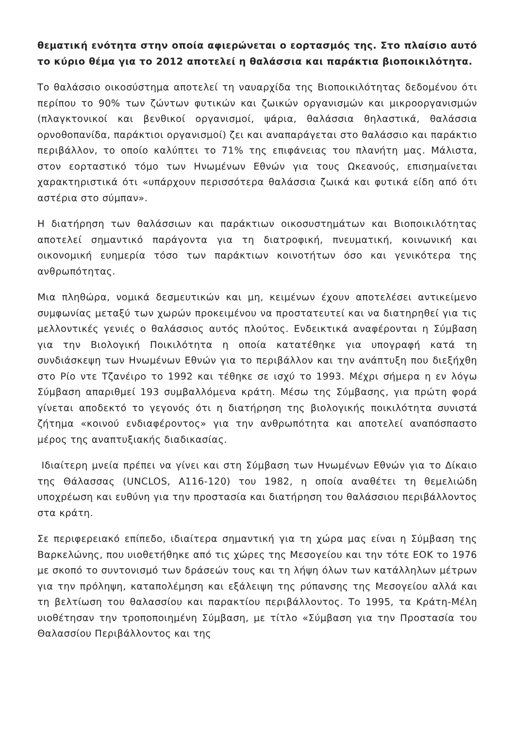θεματική ενότητα στην οποία αφιερώνεται ο εορτασμός της. Στο πλαίσιο αυτό το κύριο θέμα για το 2012 αποτελεί η θαλάσσια και παράκτια βιοποικιλότητα.
Το θαλάσσιο οικοσύστημα αποτελεί τη ναυαρχίδα της Βιοποικιλότητας δεδομένου ότι περίπου το 90% των ζώντων φυτικών και ζωικών οργανισμών και μικροοργανισμών (πλαγκτονικοί και βενθικοί οργανισμοί, ψάρια, θαλάσσια θηλαστικά, θαλάσσια ορνοθοπανίδα, παράκτιοι οργανισμοί) ζει και αναπαράγεται στο θαλάσσιο και παράκτιο περιβάλλον, το οποίο καλύπτει το 71% της επιφάνειας του πλανήτη μας. Μάλιστα, στον εορταστικό τόμο των Ηνωμένων Εθνών για τους Ωκεανούς, επισημαίνεται χαρακτηριστικά ότι «υπάρχουν περισσότερα θαλάσσια ζωικά και φυτικά είδη από ότι αστέρια στο σύμπαν».
Η διατήρηση των θαλάσσιων και παράκτιων οικοσυστημάτων και Βιοποικιλότητας αποτελεί σημαντικό παράγοντα για τη διατροφική, πνευματική, κοινωνική και οικονομική ευημερία τόσο των παράκτιων κοινοτήτων όσο και γενικότερα της ανθρωπότητας.
Μια πληθώρα, νομικά δεσμευτικών και μη, κειμένων έχουν αποτελέσει αντικείμενο συμφωνίας μεταξύ των χωρών προκειμένου να προστατευτεί και να διατηρηθεί για τις μελλοντικές γενιές ο θαλάσσιος αυτός πλούτος. Ενδεικτικά αναφέρονται η Σύμβαση για την Βιολογική Ποικιλότητα η οποία κατατέθηκε για υπογραφή κατά τη συνδιάσκεψη των Ηνωμένων Εθνών για το περιβάλλον και την ανάπτυξη που διεξήχθη στο Ρίο ντε Τζανέιρο το 1992 και τέθηκε σε ισχύ το 1993. Μέχρι σήμερα η εν λόγω Σύμβαση απαριθμεί 193 συμβαλλόμενα κράτη. Μέσω της Σύμβασης, για πρώτη φορά γίνεται αποδεκτό το γεγονός ότι η διατήρηση της βιολογικής ποικιλότητα συνιστά ζήτημα «κοινού ενδιαφέροντος» για την ανθρωπότητα και αποτελεί αναπόσπαστο μέρος της αναπτυξιακής διαδικασίας.
Ιδιαίτερη μνεία πρέπει να γίνει και στη Σύμβαση των Ηνωμένων Εθνών για το Δίκαιο της Θάλασσας (UNCLOS, A116-120) του 1982, η οποία αναθέτει τη θεμελιώδη υποχρέωση και ευθύνη για την προστασία και διατήρηση του θαλάσσιου περιβάλλοντος στα κράτη.
Σε περιφερειακό επίπεδο, ιδιαίτερα σημαντική για τη χώρα μας είναι η Σύμβαση της Βαρκελώνης, που υιοθετήθηκε από τις χώρες της Μεσογείου και την τότε ΕΟΚ το 1976 με σκοπό το συντονισμό των δράσεών τους και τη λήψη όλων των κατάλληλων μέτρων για την πρόληψη, καταπολέμηση και εξάλειψη της ρύπανσης της Μεσογείου αλλά και τη βελτίωση του θαλασσίου και παρακτίου περιβάλλοντος. Το 1995, τα Κράτη-Μέλη υιοθέτησαν την τροποποιημένη Σύμβαση, με τίτλο «Σύμβαση για την Προστασία του Θαλασσίου Περιβάλλοντος και της